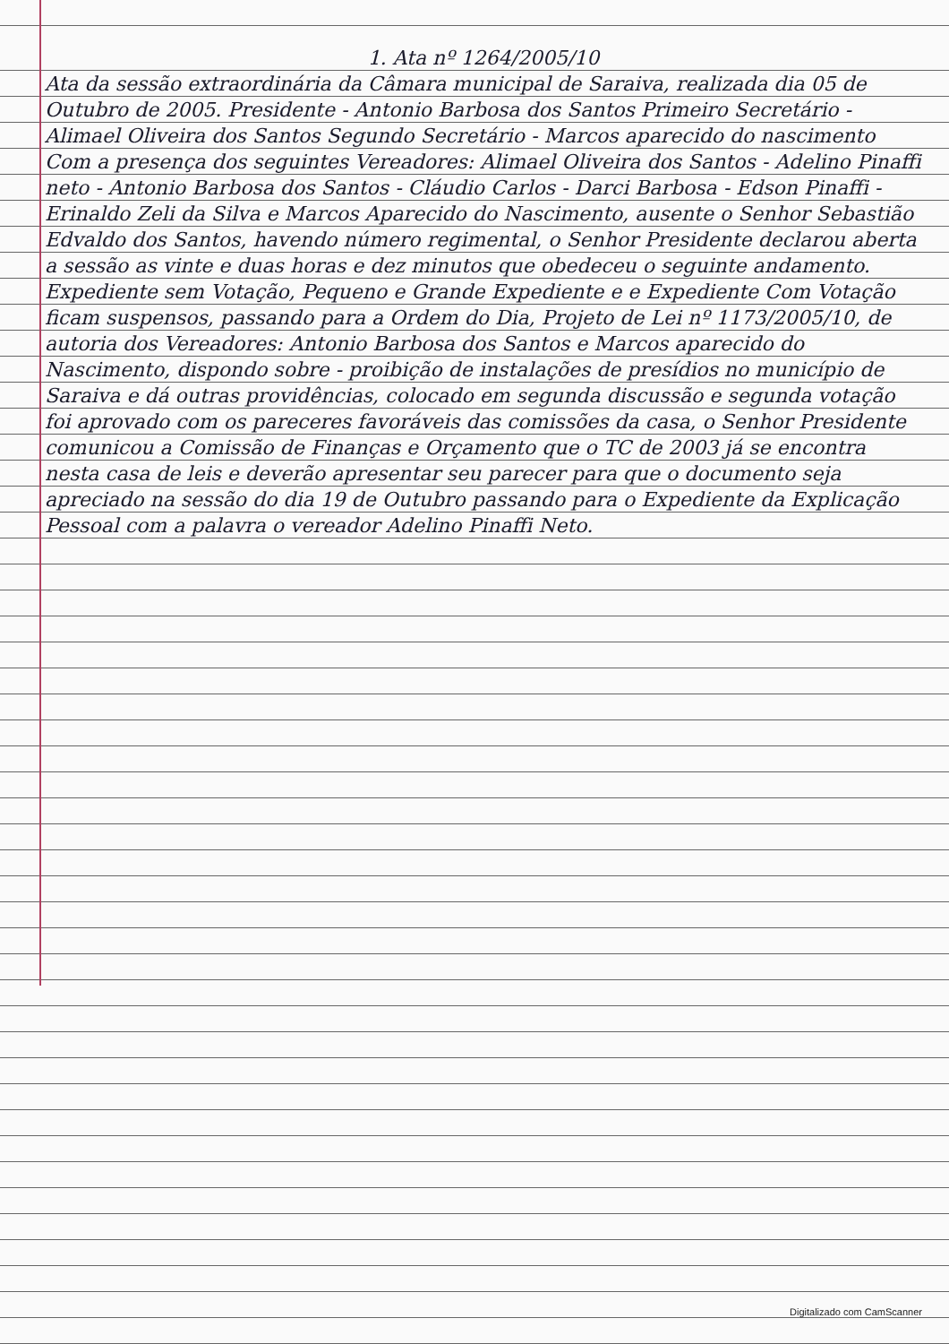1. Ata nº 1264/2005/10
Ata da sessão extraordinária da Câmara municipal de Saraiva, realizada dia 05 de Outubro de 2005. Presidente - Antonio Barbosa dos Santos Primeiro Secretário - Alimael Oliveira dos Santos Segundo Secretário - Marcos aparecido do nascimento Com a presença dos seguintes Vereadores: Alimael Oliveira dos Santos - Adelino Pinaffi neto - Antonio Barbosa dos Santos - Cláudio Carlos - Darci Barbosa - Edson Pinaffi - Erinaldo Zeli da Silva e Marcos Aparecido do Nascimento, ausente o Senhor Sebastião Edvaldo dos Santos, havendo número regimental, o Senhor Presidente declarou aberta a sessão as vinte e duas horas e dez minutos que obedeceu o seguinte andamento. Expediente sem Votação, Pequeno e Grande Expediente e e Expediente Com Votação ficam suspensos, passando para a Ordem do Dia, Projeto de Lei nº 1173/2005/10, de autoria dos Vereadores: Antonio Barbosa dos Santos e Marcos aparecido do Nascimento, dispondo sobre - proibição de instalações de presídios no município de Saraiva e dá outras providências, colocado em segunda discussão e segunda votação foi aprovado com os pareceres favoráveis das comissões da casa, o Senhor Presidente comunicou a Comissão de Finanças e Orçamento que o TC de 2003 já se encontra nesta casa de leis e deverão apresentar seu parecer para que o documento seja apreciado na sessão do dia 19 de Outubro passando para o Expediente da Explicação Pessoal com a palavra o vereador Adelino Pinaffi Neto.
Digitalizado com CamScanner